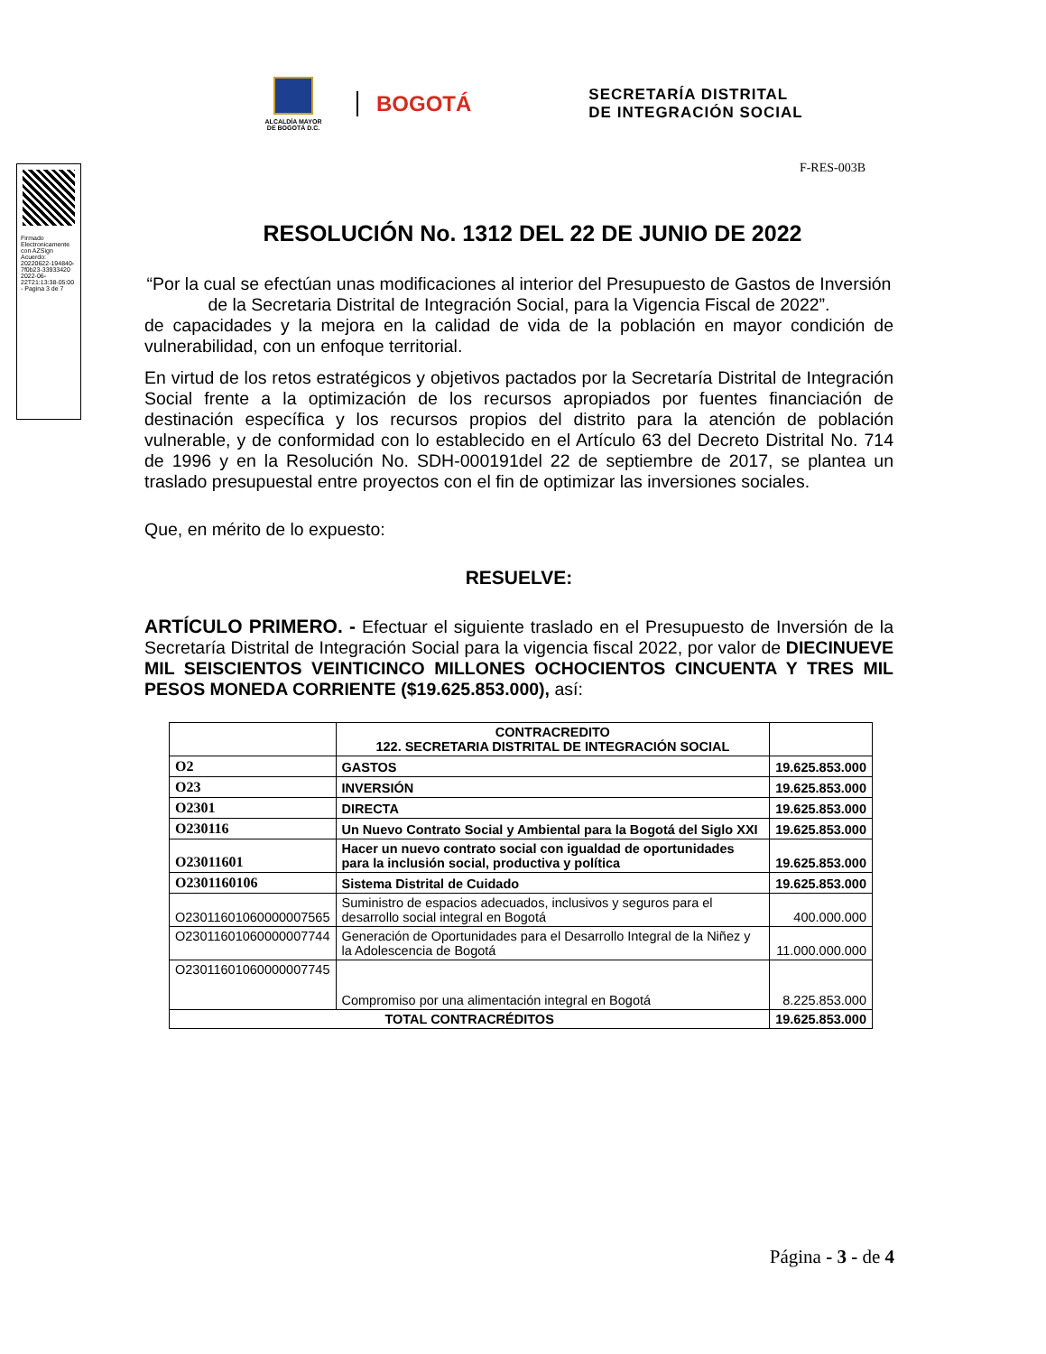ALCALDÍA MAYOR
DE BOGOTÁ D.C.
BOGOTÁ
SECRETARÍA DISTRITAL
DE INTEGRACIÓN SOCIAL
Firmado Electronicamente con AZSign Acuerdo: 20220622-194840-7f0b23-33933420 2022-06-22T21:13:38-05:00 - Pagina 3 de 7
F-RES-003B
RESOLUCIÓN No. 1312 DEL 22 DE JUNIO DE 2022
“Por la cual se efectúan unas modificaciones al interior del Presupuesto de Gastos de Inversión de la Secretaria Distrital de Integración Social, para la Vigencia Fiscal de 2022”.
de capacidades y la mejora en la calidad de vida de la población en mayor condición de vulnerabilidad, con un enfoque territorial.
En virtud de los retos estratégicos y objetivos pactados por la Secretaría Distrital de Integración Social frente a la optimización de los recursos apropiados por fuentes financiación de destinación específica y los recursos propios del distrito para la atención de población vulnerable, y de conformidad con lo establecido en el Artículo 63 del Decreto Distrital No. 714 de 1996 y en la Resolución No. SDH-000191del 22 de septiembre de 2017, se plantea un traslado presupuestal entre proyectos con el fin de optimizar las inversiones sociales.
Que, en mérito de lo expuesto:
RESUELVE:
ARTÍCULO PRIMERO. - Efectuar el siguiente traslado en el Presupuesto de Inversión de la Secretaría Distrital de Integración Social para la vigencia fiscal 2022, por valor de DIECINUEVE MIL SEISCIENTOS VEINTICINCO MILLONES OCHOCIENTOS CINCUENTA Y TRES MIL PESOS MONEDA CORRIENTE ($19.625.853.000), así:
| | CONTRACREDITO 122. SECRETARIA DISTRITAL DE INTEGRACIÓN SOCIAL | |
| O2 | GASTOS | 19.625.853.000 |
| O23 | INVERSIÓN | 19.625.853.000 |
| O2301 | DIRECTA | 19.625.853.000 |
| O230116 | Un Nuevo Contrato Social y Ambiental para la Bogotá del Siglo XXI | 19.625.853.000 |
| O23011601 | Hacer un nuevo contrato social con igualdad de oportunidades para la inclusión social, productiva y política | 19.625.853.000 |
| O2301160106 | Sistema Distrital de Cuidado | 19.625.853.000 |
| O23011601060000007565 | Suministro de espacios adecuados, inclusivos y seguros para el desarrollo social integral en Bogotá | 400.000.000 |
| O23011601060000007744 | Generación de Oportunidades para el Desarrollo Integral de la Niñez y la Adolescencia de Bogotá | 11.000.000.000 |
| O23011601060000007745 | Compromiso por una alimentación integral en Bogotá | 8.225.853.000 |
| TOTAL CONTRACRÉDITOS | | 19.625.853.000 |
Página - 3 - de 4